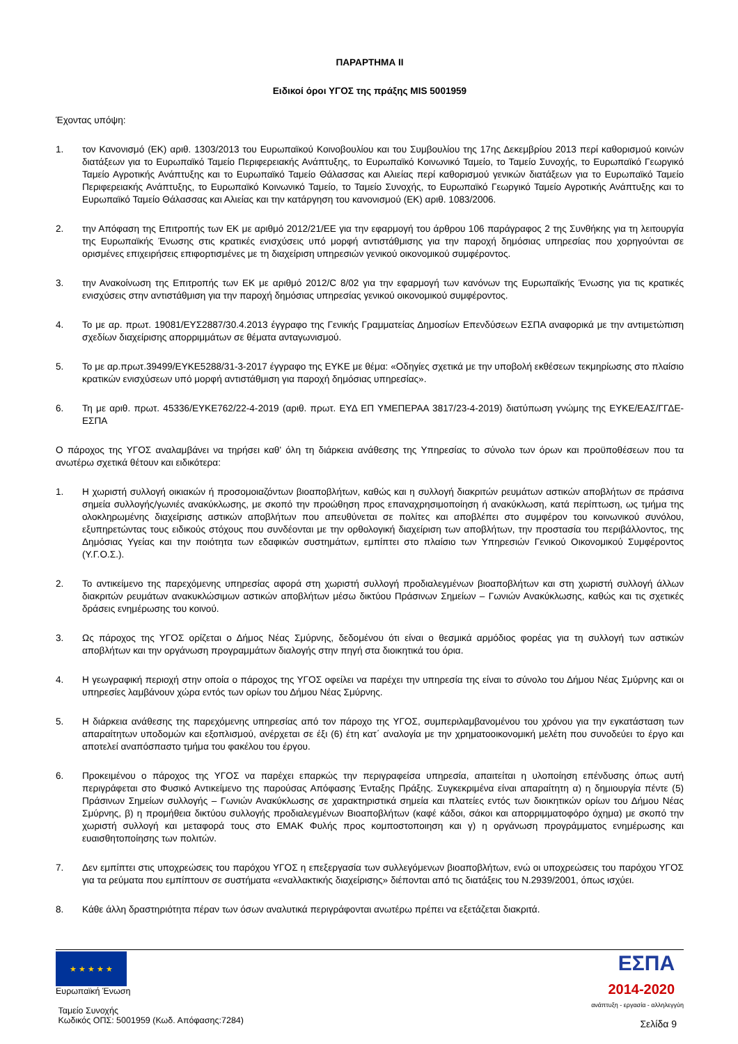ΠΑΡΑΡΤΗΜΑ ΙΙ
Ειδικοί όροι ΥΓΟΣ της πράξης MIS 5001959
Έχοντας υπόψη:
1. τον Κανονισμό (ΕΚ) αριθ. 1303/2013 του Ευρωπαϊκού Κοινοβουλίου και του Συμβουλίου της 17ης Δεκεμβρίου 2013 περί καθορισμού κοινών διατάξεων για το Ευρωπαϊκό Ταμείο Περιφερειακής Ανάπτυξης, το Ευρωπαϊκό Κοινωνικό Ταμείο, το Ταμείο Συνοχής, το Ευρωπαϊκό Γεωργικό Ταμείο Αγροτικής Ανάπτυξης και το Ευρωπαϊκό Ταμείο Θάλασσας και Αλιείας περί καθορισμού γενικών διατάξεων για το Ευρωπαϊκό Ταμείο Περιφερειακής Ανάπτυξης, το Ευρωπαϊκό Κοινωνικό Ταμείο, το Ταμείο Συνοχής, το Ευρωπαϊκό Γεωργικό Ταμείο Αγροτικής Ανάπτυξης και το Ευρωπαϊκό Ταμείο Θάλασσας και Αλιείας και την κατάργηση του κανονισμού (ΕΚ) αριθ. 1083/2006.
2. την Απόφαση της Επιτροπής των ΕΚ με αριθμό 2012/21/ΕΕ για την εφαρμογή του άρθρου 106 παράγραφος 2 της Συνθήκης για τη λειτουργία της Ευρωπαϊκής Ένωσης στις κρατικές ενισχύσεις υπό μορφή αντιστάθμισης για την παροχή δημόσιας υπηρεσίας που χορηγούνται σε ορισμένες επιχειρήσεις επιφορτισμένες με τη διαχείριση υπηρεσιών γενικού οικονομικού συμφέροντος.
3. την Ανακοίνωση της Επιτροπής των ΕΚ με αριθμό 2012/C 8/02 για την εφαρμογή των κανόνων της Ευρωπαϊκής Ένωσης για τις κρατικές ενισχύσεις στην αντιστάθμιση για την παροχή δημόσιας υπηρεσίας γενικού οικονομικού συμφέροντος.
4. Το με αρ. πρωτ. 19081/ΕΥΣ2887/30.4.2013 έγγραφο της Γενικής Γραμματείας Δημοσίων Επενδύσεων ΕΣΠΑ αναφορικά με την αντιμετώπιση σχεδίων διαχείρισης απορριμμάτων σε θέματα ανταγωνισμού.
5. Το με αρ.πρωτ.39499/ΕΥΚΕ5288/31-3-2017 έγγραφο της ΕΥΚΕ με θέμα: «Οδηγίες σχετικά με την υποβολή εκθέσεων τεκμηρίωσης στο πλαίσιο κρατικών ενισχύσεων υπό μορφή αντιστάθμιση για παροχή δημόσιας υπηρεσίας».
6. Τη με αριθ. πρωτ. 45336/ΕΥΚΕ762/22-4-2019 (αριθ. πρωτ. ΕΥΔ ΕΠ ΥΜΕΠΕΡΑΑ 3817/23-4-2019) διατύπωση γνώμης της ΕΥΚΕ/ΕΑΣ/ΓΓΔΕ-ΕΣΠΑ
Ο πάροχος της ΥΓΟΣ αναλαμβάνει να τηρήσει καθ' όλη τη διάρκεια ανάθεσης της Υπηρεσίας το σύνολο των όρων και προϋποθέσεων που τα ανωτέρω σχετικά θέτουν και ειδικότερα:
1. Η χωριστή συλλογή οικιακών ή προσομοιαζόντων βιοαποβλήτων, καθώς και η συλλογή διακριτών ρευμάτων αστικών αποβλήτων σε πράσινα σημεία συλλογής/γωνιές ανακύκλωσης, με σκοπό την προώθηση προς επαναχρησιμοποίηση ή ανακύκλωση, κατά περίπτωση, ως τμήμα της ολοκληρωμένης διαχείρισης αστικών αποβλήτων που απευθύνεται σε πολίτες και αποβλέπει στο συμφέρον του κοινωνικού συνόλου, εξυπηρετώντας τους ειδικούς στόχους που συνδέονται με την ορθολογική διαχείριση των αποβλήτων, την προστασία του περιβάλλοντος, της Δημόσιας Υγείας και την ποιότητα των εδαφικών συστημάτων, εμπίπτει στο πλαίσιο των Υπηρεσιών Γενικού Οικονομικού Συμφέροντος (Υ.Γ.Ο.Σ.).
2. Το αντικείμενο της παρεχόμενης υπηρεσίας αφορά στη χωριστή συλλογή προδιαλεγμένων βιοαποβλήτων και στη χωριστή συλλογή άλλων διακριτών ρευμάτων ανακυκλώσιμων αστικών αποβλήτων μέσω δικτύου Πράσινων Σημείων – Γωνιών Ανακύκλωσης, καθώς και τις σχετικές δράσεις ενημέρωσης του κοινού.
3. Ως πάροχος της ΥΓΟΣ ορίζεται ο Δήμος Νέας Σμύρνης, δεδομένου ότι είναι ο θεσμικά αρμόδιος φορέας για τη συλλογή των αστικών αποβλήτων και την οργάνωση προγραμμάτων διαλογής στην πηγή στα διοικητικά του όρια.
4. Η γεωγραφική περιοχή στην οποία ο πάροχος της ΥΓΟΣ οφείλει να παρέχει την υπηρεσία της είναι το σύνολο του Δήμου Νέας Σμύρνης και οι υπηρεσίες λαμβάνουν χώρα εντός των ορίων του Δήμου Νέας Σμύρνης.
5. Η διάρκεια ανάθεσης της παρεχόμενης υπηρεσίας από τον πάροχο της ΥΓΟΣ, συμπεριλαμβανομένου του χρόνου για την εγκατάσταση των απαραίτητων υποδομών και εξοπλισμού, ανέρχεται σε έξι (6) έτη κατ΄ αναλογία με την χρηματοοικονομική μελέτη που συνοδεύει το έργο και αποτελεί αναπόσπαστο τμήμα του φακέλου του έργου.
6. Προκειμένου ο πάροχος της ΥΓΟΣ να παρέχει επαρκώς την περιγραφείσα υπηρεσία, απαιτείται η υλοποίηση επένδυσης όπως αυτή περιγράφεται στο Φυσικό Αντικείμενο της παρούσας Απόφασης Ένταξης Πράξης. Συγκεκριμένα είναι απαραίτητη α) η δημιουργία πέντε (5) Πράσινων Σημείων συλλογής – Γωνιών Ανακύκλωσης σε χαρακτηριστικά σημεία και πλατείες εντός των διοικητικών ορίων του Δήμου Νέας Σμύρνης, β) η προμήθεια δικτύου συλλογής προδιαλεγμένων Βιοαποβλήτων (καφέ κάδοι, σάκοι και απορριμματοφόρο όχημα) με σκοπό την χωριστή συλλογή και μεταφορά τους στο ΕΜΑΚ Φυλής προς κομποστοποιηση και γ) η οργάνωση προγράμματος ενημέρωσης και ευαισθητοποίησης των πολιτών.
7. Δεν εμπίπτει στις υποχρεώσεις του παρόχου ΥΓΟΣ η επεξεργασία των συλλεγόμενων βιοαποβλήτων, ενώ οι υποχρεώσεις του παρόχου ΥΓΟΣ για τα ρεύματα που εμπίπτουν σε συστήματα «εναλλακτικής διαχείρισης» διέπονται από τις διατάξεις του Ν.2939/2001, όπως ισχύει.
8. Κάθε άλλη δραστηριότητα πέραν των όσων αναλυτικά περιγράφονται ανωτέρω πρέπει να εξετάζεται διακριτά.
★ ★ ★ ★ ★
Ευρωπαϊκή Ένωση
Ταμείο Συνοχής
Κωδικός ΟΠΣ: 5001959 (Κωδ. Απόφασης:7284)
ΕΣΠΑ
2014-2020
ανάπτυξη - εργασία - αλληλεγγύη
Σελίδα 9